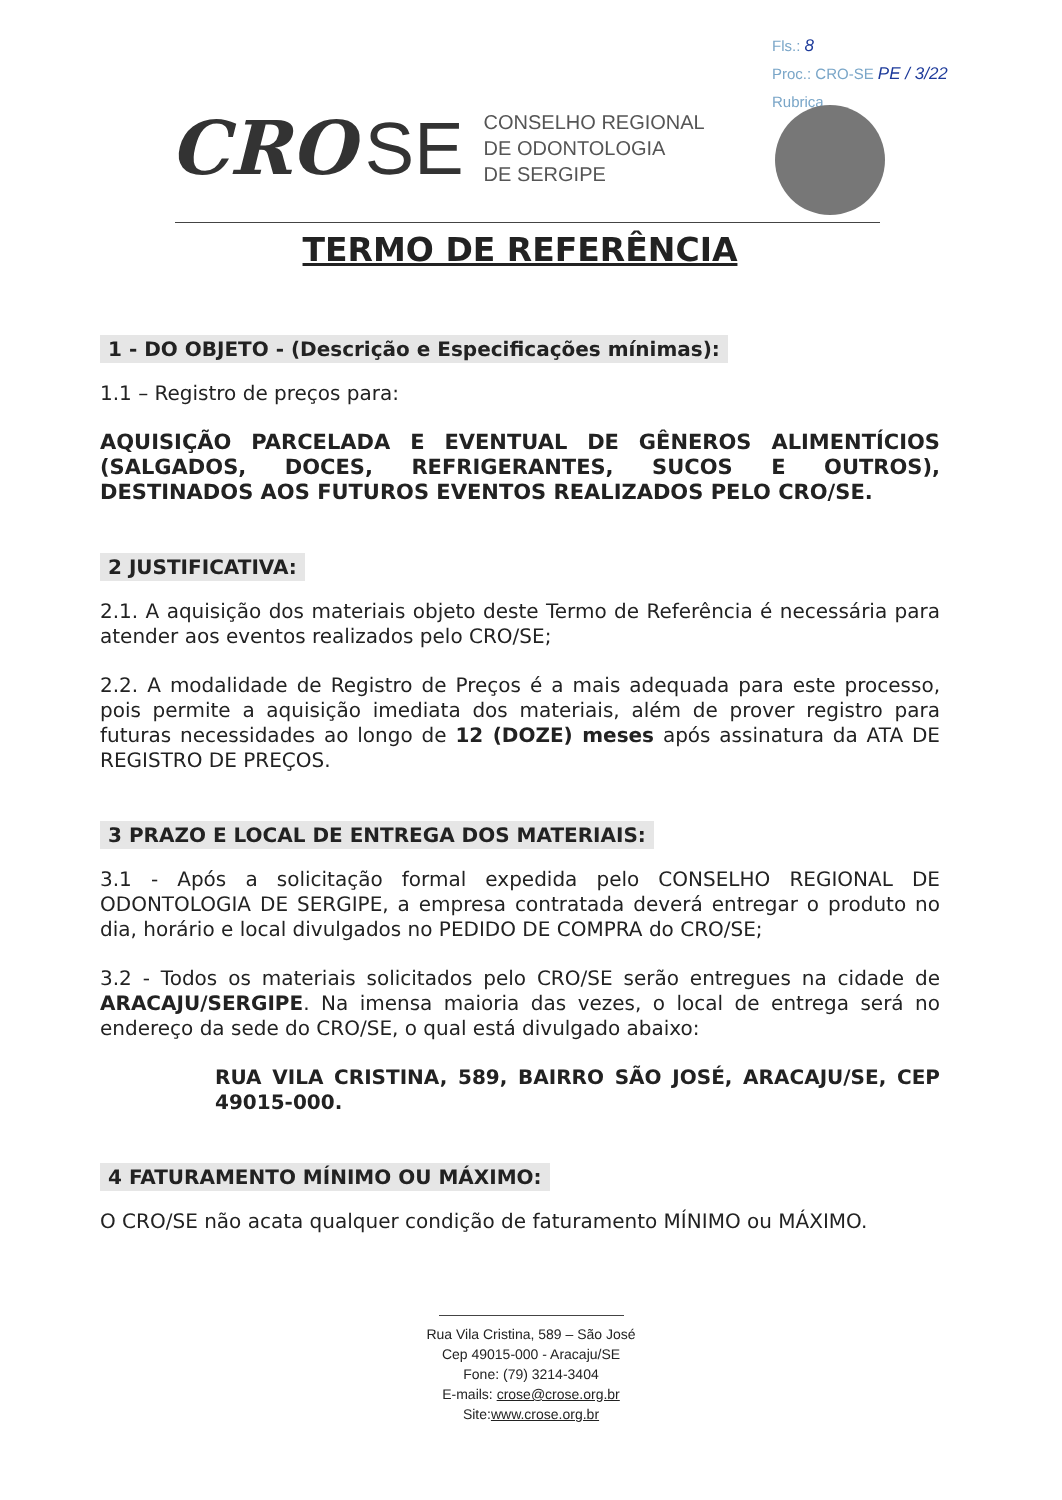Fls.: 8
Proc.: CRO-SE PE / 3/22
Rubrica
CRO SE
CONSELHO REGIONAL
DE ODONTOLOGIA
DE SERGIPE
TERMO DE REFERÊNCIA
1 - DO OBJETO - (Descrição e Especificações mínimas):
1.1 – Registro de preços para:
AQUISIÇÃO PARCELADA E EVENTUAL DE GÊNEROS ALIMENTÍCIOS (SALGADOS, DOCES, REFRIGERANTES, SUCOS E OUTROS), DESTINADOS AOS FUTUROS EVENTOS REALIZADOS PELO CRO/SE.
2 JUSTIFICATIVA:
2.1. A aquisição dos materiais objeto deste Termo de Referência é necessária para atender aos eventos realizados pelo CRO/SE;
2.2. A modalidade de Registro de Preços é a mais adequada para este processo, pois permite a aquisição imediata dos materiais, além de prover registro para futuras necessidades ao longo de 12 (DOZE) meses após assinatura da ATA DE REGISTRO DE PREÇOS.
3 PRAZO E LOCAL DE ENTREGA DOS MATERIAIS:
3.1 - Após a solicitação formal expedida pelo CONSELHO REGIONAL DE ODONTOLOGIA DE SERGIPE, a empresa contratada deverá entregar o produto no dia, horário e local divulgados no PEDIDO DE COMPRA do CRO/SE;
3.2 - Todos os materiais solicitados pelo CRO/SE serão entregues na cidade de ARACAJU/SERGIPE. Na imensa maioria das vezes, o local de entrega será no endereço da sede do CRO/SE, o qual está divulgado abaixo:
RUA VILA CRISTINA, 589, BAIRRO SÃO JOSÉ, ARACAJU/SE, CEP 49015-000.
4 FATURAMENTO MÍNIMO OU MÁXIMO:
O CRO/SE não acata qualquer condição de faturamento MÍNIMO ou MÁXIMO.
Rua Vila Cristina, 589 – São José
Cep 49015-000 - Aracaju/SE
Fone: (79) 3214-3404
E-mails: crose@crose.org.br
Site:www.crose.org.br